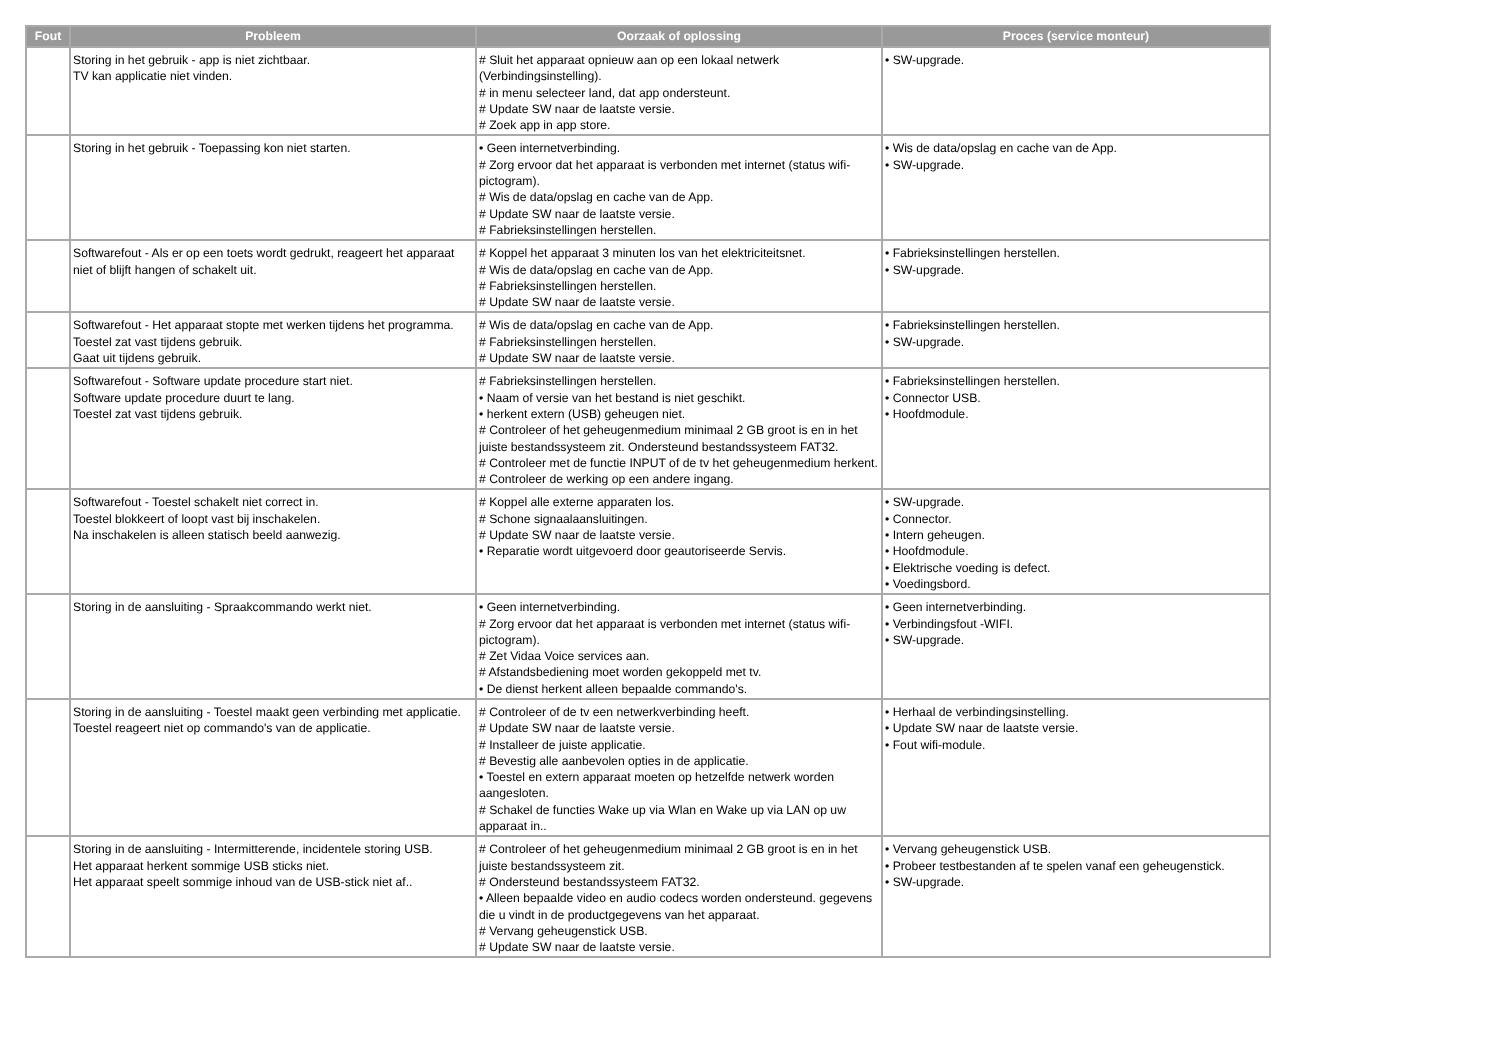| Fout | Probleem | Oorzaak of oplossing | Proces (service monteur) |
| --- | --- | --- | --- |
| | Storing in het gebruik - app is niet zichtbaar. TV kan applicatie niet vinden. | # Sluit het apparaat opnieuw aan op een lokaal netwerk (Verbindingsinstelling). # in menu selecteer land, dat app ondersteunt. # Update SW naar de laatste versie. # Zoek app in app store. | • SW-upgrade. |
| | Storing in het gebruik - Toepassing kon niet starten. | • Geen internetverbinding. # Zorg ervoor dat het apparaat is verbonden met internet (status wifi-pictogram). # Wis de data/opslag en cache van de App. # Update SW naar de laatste versie. # Fabrieksinstellingen herstellen. | • Wis de data/opslag en cache van de App. • SW-upgrade. |
| | Softwarefout - Als er op een toets wordt gedrukt, reageert het apparaat niet of blijft hangen of schakelt uit. | # Koppel het apparaat 3 minuten los van het elektriciteitsnet. # Wis de data/opslag en cache van de App. # Fabrieksinstellingen herstellen. # Update SW naar de laatste versie. | • Fabrieksinstellingen herstellen. • SW-upgrade. |
| | Softwarefout - Het apparaat stopte met werken tijdens het programma. Toestel zat vast tijdens gebruik. Gaat uit tijdens gebruik. | # Wis de data/opslag en cache van de App. # Fabrieksinstellingen herstellen. # Update SW naar de laatste versie. | • Fabrieksinstellingen herstellen. • SW-upgrade. |
| | Softwarefout - Software update procedure start niet. Software update procedure duurt te lang. Toestel zat vast tijdens gebruik. | # Fabrieksinstellingen herstellen. • Naam of versie van het bestand is niet geschikt. • herkent extern (USB) geheugen niet. # Controleer of het geheugenmedium minimaal 2 GB groot is en in het juiste bestandssysteem zit. Ondersteund bestandssysteem FAT32. # Controleer met de functie INPUT of de tv het geheugenmedium herkent. # Controleer de werking op een andere ingang. | • Fabrieksinstellingen herstellen. • Connector USB. • Hoofdmodule. |
| | Softwarefout - Toestel schakelt niet correct in. Toestel blokkeert of loopt vast bij inschakelen. Na inschakelen is alleen statisch beeld aanwezig. | # Koppel alle externe apparaten los. # Schone signaalaansluitingen. # Update SW naar de laatste versie. • Reparatie wordt uitgevoerd door geautoriseerde Servis. | • SW-upgrade. • Connector. • Intern geheugen. • Hoofdmodule. • Elektrische voeding is defect. • Voedingsbord. |
| | Storing in de aansluiting - Spraakcommando werkt niet. | • Geen internetverbinding. # Zorg ervoor dat het apparaat is verbonden met internet (status wifi-pictogram). # Zet Vidaa Voice services aan. # Afstandsbediening moet worden gekoppeld met tv. • De dienst herkent alleen bepaalde commando's. | • Geen internetverbinding. • Verbindingsfout -WIFI. • SW-upgrade. |
| | Storing in de aansluiting - Toestel maakt geen verbinding met applicatie. Toestel reageert niet op commando's van de applicatie. | # Controleer of de tv een netwerkverbinding heeft. # Update SW naar de laatste versie. # Installeer de juiste applicatie. # Bevestig alle aanbevolen opties in de applicatie. • Toestel en extern apparaat moeten op hetzelfde netwerk worden aangesloten. # Schakel de functies Wake up via Wlan en Wake up via LAN op uw apparaat in.. | • Herhaal de verbindingsinstelling. • Update SW naar de laatste versie. • Fout wifi-module. |
| | Storing in de aansluiting - Intermitterende, incidentele storing USB. Het apparaat herkent sommige USB sticks niet. Het apparaat speelt sommige inhoud van de USB-stick niet af.. | # Controleer of het geheugenmedium minimaal 2 GB groot is en in het juiste bestandssysteem zit. # Ondersteund bestandssysteem FAT32. • Alleen bepaalde video en audio codecs worden ondersteund. gegevens die u vindt in de productgegevens van het apparaat. # Vervang geheugenstick USB. # Update SW naar de laatste versie. | • Vervang geheugenstick USB. • Probeer testbestanden af te spelen vanaf een geheugenstick. • SW-upgrade. |